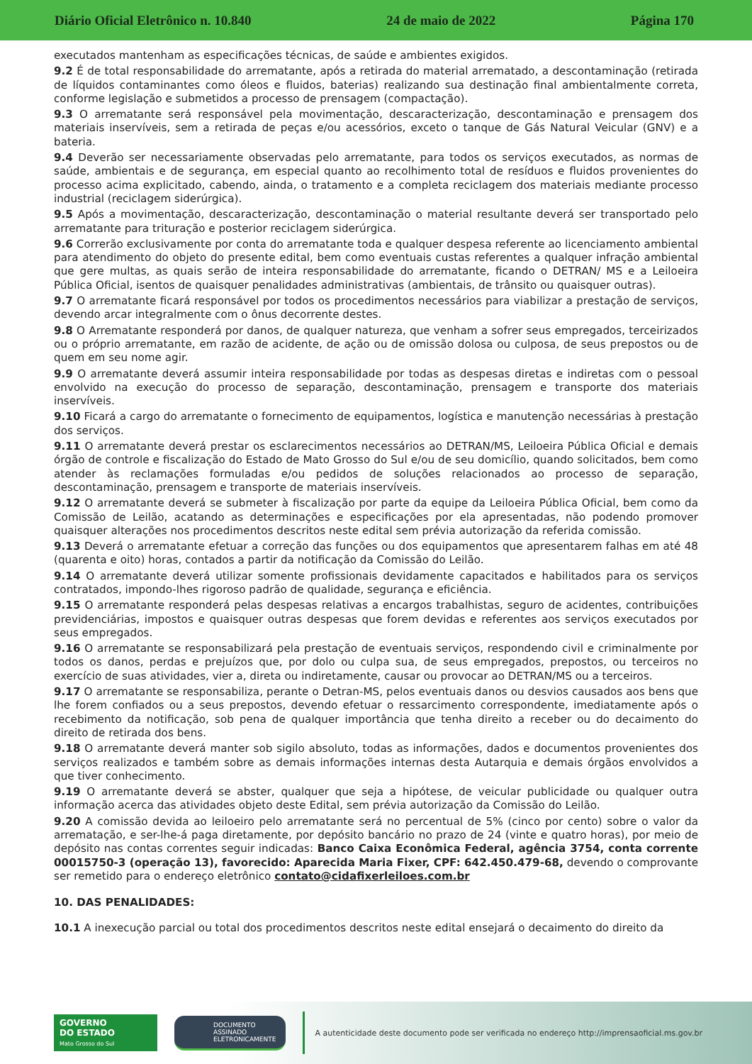Diário Oficial Eletrônico n. 10.840 24 de maio de 2022 Página 170
executados mantenham as especificações técnicas, de saúde e ambientes exigidos.
9.2 É de total responsabilidade do arrematante, após a retirada do material arrematado, a descontaminação (retirada de líquidos contaminantes como óleos e fluidos, baterias) realizando sua destinação final ambientalmente correta, conforme legislação e submetidos a processo de prensagem (compactação).
9.3 O arrematante será responsável pela movimentação, descaracterização, descontaminação e prensagem dos materiais inservíveis, sem a retirada de peças e/ou acessórios, exceto o tanque de Gás Natural Veicular (GNV) e a bateria.
9.4 Deverão ser necessariamente observadas pelo arrematante, para todos os serviços executados, as normas de saúde, ambientais e de segurança, em especial quanto ao recolhimento total de resíduos e fluidos provenientes do processo acima explicitado, cabendo, ainda, o tratamento e a completa reciclagem dos materiais mediante processo industrial (reciclagem siderúrgica).
9.5 Após a movimentação, descaracterização, descontaminação o material resultante deverá ser transportado pelo arrematante para trituração e posterior reciclagem siderúrgica.
9.6 Correrão exclusivamente por conta do arrematante toda e qualquer despesa referente ao licenciamento ambiental para atendimento do objeto do presente edital, bem como eventuais custas referentes a qualquer infração ambiental que gere multas, as quais serão de inteira responsabilidade do arrematante, ficando o DETRAN/ MS e a Leiloeira Pública Oficial, isentos de quaisquer penalidades administrativas (ambientais, de trânsito ou quaisquer outras).
9.7 O arrematante ficará responsável por todos os procedimentos necessários para viabilizar a prestação de serviços, devendo arcar integralmente com o ônus decorrente destes.
9.8 O Arrematante responderá por danos, de qualquer natureza, que venham a sofrer seus empregados, terceirizados ou o próprio arrematante, em razão de acidente, de ação ou de omissão dolosa ou culposa, de seus prepostos ou de quem em seu nome agir.
9.9 O arrematante deverá assumir inteira responsabilidade por todas as despesas diretas e indiretas com o pessoal envolvido na execução do processo de separação, descontaminação, prensagem e transporte dos materiais inservíveis.
9.10 Ficará a cargo do arrematante o fornecimento de equipamentos, logística e manutenção necessárias à prestação dos serviços.
9.11 O arrematante deverá prestar os esclarecimentos necessários ao DETRAN/MS, Leiloeira Pública Oficial e demais órgão de controle e fiscalização do Estado de Mato Grosso do Sul e/ou de seu domicílio, quando solicitados, bem como atender às reclamações formuladas e/ou pedidos de soluções relacionados ao processo de separação, descontaminação, prensagem e transporte de materiais inservíveis.
9.12 O arrematante deverá se submeter à fiscalização por parte da equipe da Leiloeira Pública Oficial, bem como da Comissão de Leilão, acatando as determinações e especificações por ela apresentadas, não podendo promover quaisquer alterações nos procedimentos descritos neste edital sem prévia autorização da referida comissão.
9.13 Deverá o arrematante efetuar a correção das funções ou dos equipamentos que apresentarem falhas em até 48 (quarenta e oito) horas, contados a partir da notificação da Comissão do Leilão.
9.14 O arrematante deverá utilizar somente profissionais devidamente capacitados e habilitados para os serviços contratados, impondo-lhes rigoroso padrão de qualidade, segurança e eficiência.
9.15 O arrematante responderá pelas despesas relativas a encargos trabalhistas, seguro de acidentes, contribuições previdenciárias, impostos e quaisquer outras despesas que forem devidas e referentes aos serviços executados por seus empregados.
9.16 O arrematante se responsabilizará pela prestação de eventuais serviços, respondendo civil e criminalmente por todos os danos, perdas e prejuízos que, por dolo ou culpa sua, de seus empregados, prepostos, ou terceiros no exercício de suas atividades, vier a, direta ou indiretamente, causar ou provocar ao DETRAN/MS ou a terceiros.
9.17 O arrematante se responsabiliza, perante o Detran-MS, pelos eventuais danos ou desvios causados aos bens que lhe forem confiados ou a seus prepostos, devendo efetuar o ressarcimento correspondente, imediatamente após o recebimento da notificação, sob pena de qualquer importância que tenha direito a receber ou do decaimento do direito de retirada dos bens.
9.18 O arrematante deverá manter sob sigilo absoluto, todas as informações, dados e documentos provenientes dos serviços realizados e também sobre as demais informações internas desta Autarquia e demais órgãos envolvidos a que tiver conhecimento.
9.19 O arrematante deverá se abster, qualquer que seja a hipótese, de veicular publicidade ou qualquer outra informação acerca das atividades objeto deste Edital, sem prévia autorização da Comissão do Leilão.
9.20 A comissão devida ao leiloeiro pelo arrematante será no percentual de 5% (cinco por cento) sobre o valor da arrematação, e ser-lhe-á paga diretamente, por depósito bancário no prazo de 24 (vinte e quatro horas), por meio de depósito nas contas correntes seguir indicadas: Banco Caixa Econômica Federal, agência 3754, conta corrente 00015750-3 (operação 13), favorecido: Aparecida Maria Fixer, CPF: 642.450.479-68, devendo o comprovante ser remetido para o endereço eletrônico contato@cidafixerleiloes.com.br
10. DAS PENALIDADES:
10.1 A inexecução parcial ou total dos procedimentos descritos neste edital ensejará o decaimento do direito da
GOVERNO
DO ESTADO
Mato Grosso do Sul
DOCUMENTO
ASSINADO
ELETRONICAMENTE
A autenticidade deste documento pode ser verificada no endereço http://imprensaoficial.ms.gov.br